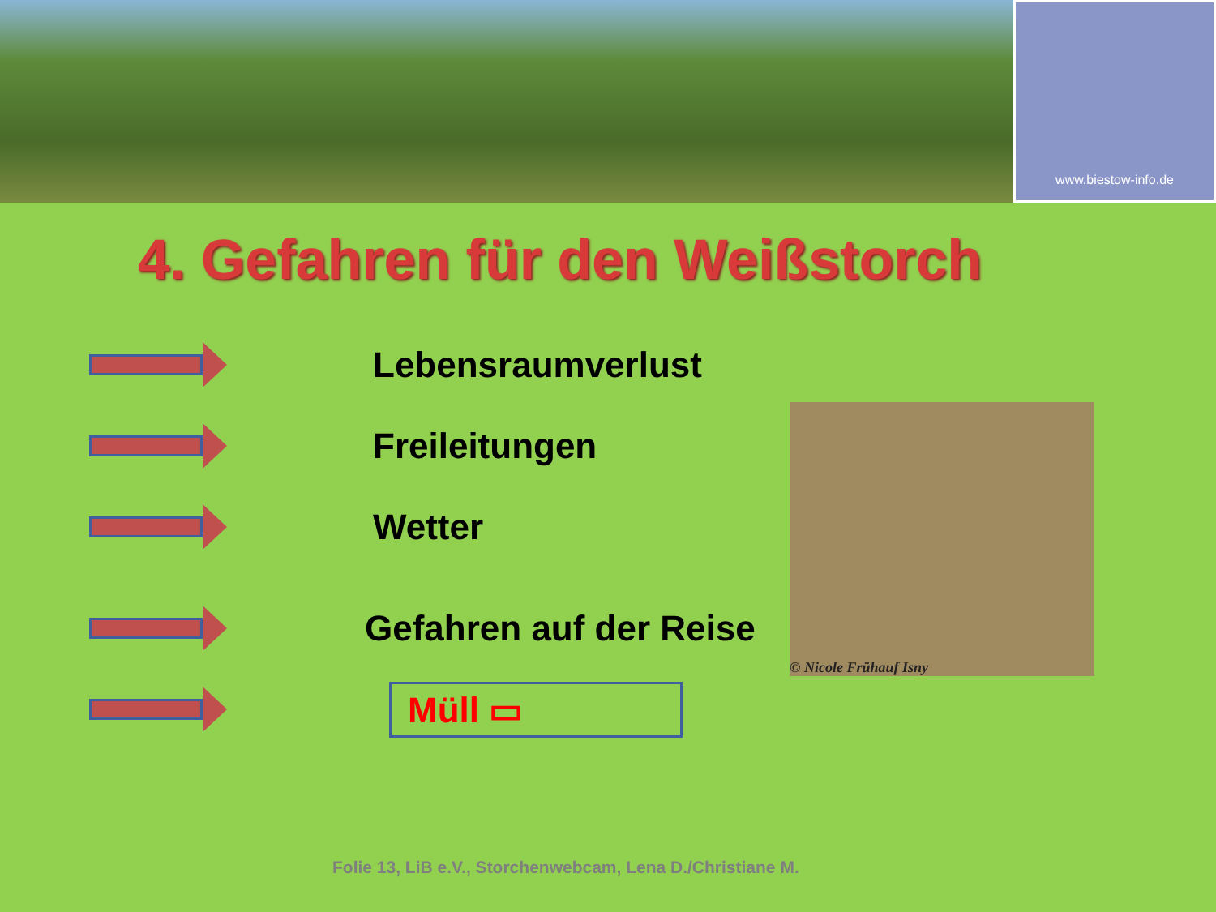www.biestow-info.de
4. Gefahren für den Weißstorch
Lebensraumverlust
Freileitungen
Wetter
Gefahren auf der Reise
Müll ▭
© Nicole Frühauf Isny
Folie 13, LiB e.V., Storchenwebcam, Lena D./Christiane M.